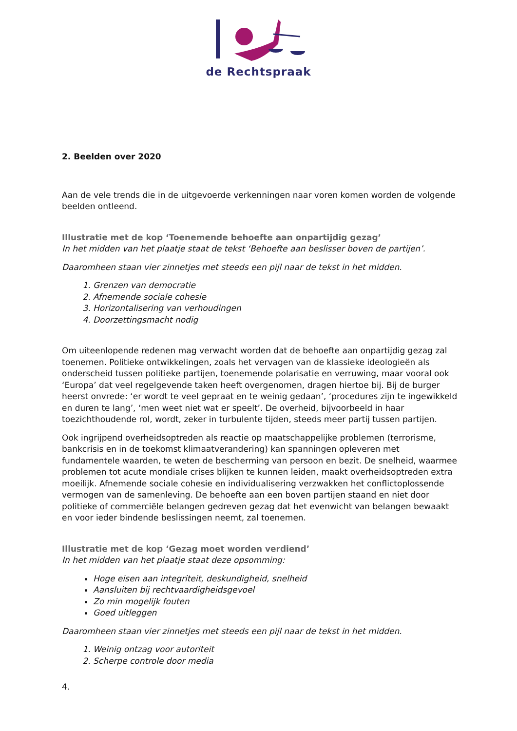de Rechtspraak
2. Beelden over 2020
Aan de vele trends die in de uitgevoerde verkenningen naar voren komen worden de volgende beelden ontleend.
Illustratie met de kop ‘Toenemende behoefte aan onpartijdig gezag’
In het midden van het plaatje staat de tekst ‘Behoefte aan beslisser boven de partijen’.
Daaromheen staan vier zinnetjes met steeds een pijl naar de tekst in het midden.
1. Grenzen van democratie
2. Afnemende sociale cohesie
3. Horizontalisering van verhoudingen
4. Doorzettingsmacht nodig
Om uiteenlopende redenen mag verwacht worden dat de behoefte aan onpartijdig gezag zal toenemen. Politieke ontwikkelingen, zoals het vervagen van de klassieke ideologieën als onderscheid tussen politieke partijen, toenemende polarisatie en verruwing, maar vooral ook ‘Europa’ dat veel regelgevende taken heeft overgenomen, dragen hiertoe bij. Bij de burger heerst onvrede: ‘er wordt te veel gepraat en te weinig gedaan’, ‘procedures zijn te ingewikkeld en duren te lang’, ‘men weet niet wat er speelt’. De overheid, bijvoorbeeld in haar toezichthoudende rol, wordt, zeker in turbulente tijden, steeds meer partij tussen partijen.
Ook ingrijpend overheidsoptreden als reactie op maatschappelijke problemen (terrorisme, bankcrisis en in de toekomst klimaatverandering) kan spanningen opleveren met fundamentele waarden, te weten de bescherming van persoon en bezit. De snelheid, waarmee problemen tot acute mondiale crises blijken te kunnen leiden, maakt overheidsoptreden extra moeilijk. Afnemende sociale cohesie en individualisering verzwakken het conflictoplossende vermogen van de samenleving. De behoefte aan een boven partijen staand en niet door politieke of commerciële belangen gedreven gezag dat het evenwicht van belangen bewaakt en voor ieder bindende beslissingen neemt, zal toenemen.
Illustratie met de kop ‘Gezag moet worden verdiend’
In het midden van het plaatje staat deze opsomming:
Hoge eisen aan integriteit, deskundigheid, snelheid
Aansluiten bij rechtvaardigheidsgevoel
Zo min mogelijk fouten
Goed uitleggen
Daaromheen staan vier zinnetjes met steeds een pijl naar de tekst in het midden.
1. Weinig ontzag voor autoriteit
2. Scherpe controle door media
4.